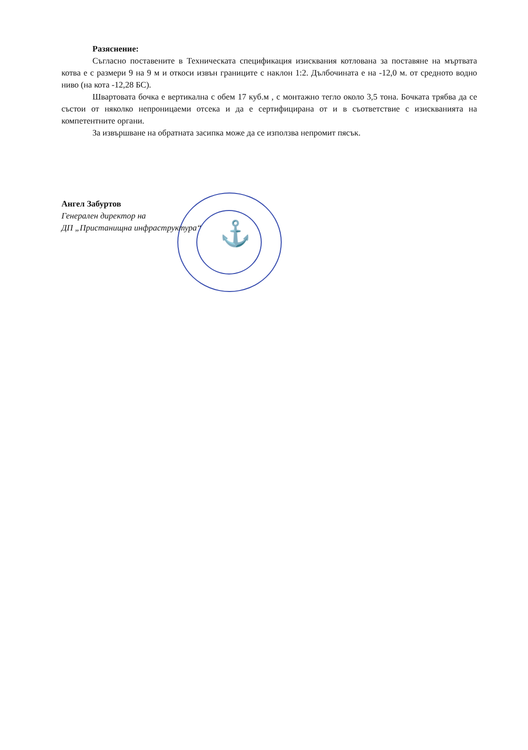⚓
Разяснение:
Съгласно поставените в Техническата спецификация изисквания котлована за поставяне на мъртвата котва е с размери 9 на 9 м и откоси извън границите с наклон 1:2. Дълбочината е на -12,0 м. от средното водно ниво (на кота -12,28 БС).
Швартовата бочка е вертикална с обем 17 куб.м , с монтажно тегло около 3,5 тона. Бочката трябва да се състои от няколко непроницаеми отсека и да е сертифицирана от и в съответствие с изискванията на компетентните органи.
За извършване на обратната засипка може да се използва непромит пясък.
Ангел Забуртов
Генерален директор на
ДП „Пристанищна инфраструктура“